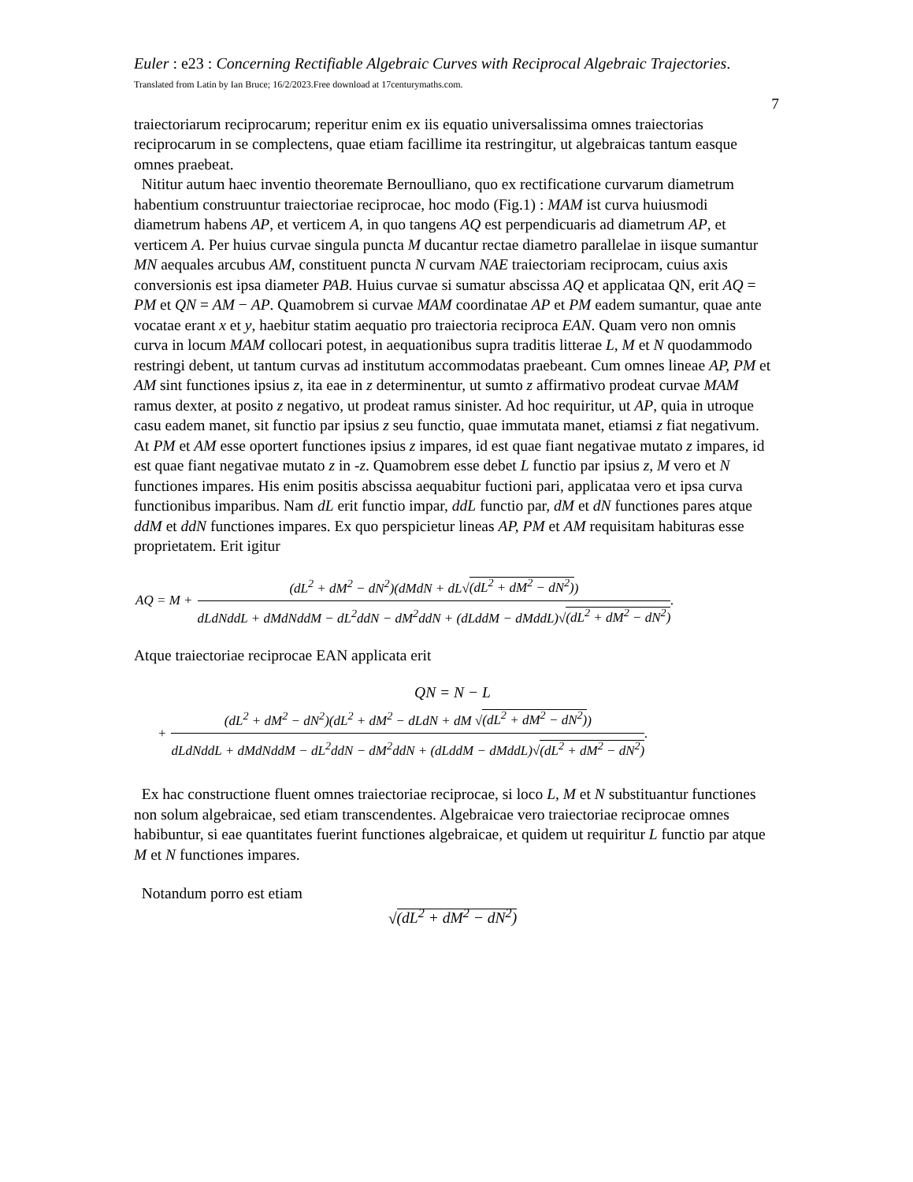Euler : e23 : Concerning Rectifiable Algebraic Curves with Reciprocal Algebraic Trajectories. Translated from Latin by Ian Bruce; 16/2/2023.Free download at 17centurymaths.com.
7
traiectoriarum reciprocarum; reperitur enim ex iis equatio universalissima omnes traiectorias reciprocarum in se complectens, quae etiam facillime ita restringitur, ut algebraicas tantum easque omnes praebeat.
Nititur autum haec inventio theoremate Bernoulliano, quo ex rectificatione curvarum diametrum habentium construuntur traiectoriae reciprocae, hoc modo (Fig.1) : MAM ist curva huiusmodi diametrum habens AP, et verticem A, in quo tangens AQ est perpendicuaris ad diametrum AP, et verticem A. Per huius curvae singula puncta M ducantur rectae diametro parallelae in iisque sumantur MN aequales arcubus AM, constituent puncta N curvam NAE traiectoriam reciprocam, cuius axis conversionis est ipsa diameter PAB. Huius curvae si sumatur abscissa AQ et applicataa QN, erit AQ = PM et QN = AM − AP. Quamobrem si curvae MAM coordinatae AP et PM eadem sumantur, quae ante vocatae erant x et y, haebitur statim aequatio pro traiectoria reciproca EAN. Quam vero non omnis curva in locum MAM collocari potest, in aequationibus supra traditis litterae L, M et N quodammodo restringi debent, ut tantum curvas ad institutum accommodatas praebeant. Cum omnes lineae AP, PM et AM sint functiones ipsius z, ita eae in z determinentur, ut sumto z affirmativo prodeat curvae MAM ramus dexter, at posito z negativo, ut prodeat ramus sinister. Ad hoc requiritur, ut AP, quia in utroque casu eadem manet, sit functio par ipsius z seu functio, quae immutata manet, etiamsi z fiat negativum. At PM et AM esse oportert functiones ipsius z impares, id est quae fiant negativae mutato z impares, id est quae fiant negativae mutato z in -z. Quamobrem esse debet L functio par ipsius z, M vero et N functiones impares. His enim positis abscissa aequabitur fuctioni pari, applicataa vero et ipsa curva functionibus imparibus. Nam dL erit functio impar, ddL functio par, dM et dN functiones pares atque ddM et ddN functiones impares. Ex quo perspicietur lineas AP, PM et AM requisitam habituras esse proprietatem. Erit igitur
AQ = M + (dL<sup>2</sup> + dM<sup>2</sup> − dN<sup>2</sup>)(dMdN + dL√(dL<sup>2</sup> + dM<sup>2</sup> − dN<sup>2</sup>)) dLdNddL + dMdNddM − dL<sup>2</sup>ddN − dM<sup>2</sup>ddN + (dLddM − dMddL)√(dL<sup>2</sup> + dM<sup>2</sup> − dN<sup>2</sup>).
Atque traiectoriae reciprocae EAN applicata erit
QN = N − L
+ (dL<sup>2</sup> + dM<sup>2</sup> − dN<sup>2</sup>)(dL<sup>2</sup> + dM<sup>2</sup> − dLdN + dM √(dL<sup>2</sup> + dM<sup>2</sup> − dN<sup>2</sup>)) dLdNddL + dMdNddM − dL<sup>2</sup>ddN − dM<sup>2</sup>ddN + (dLddM − dMddL)√(dL<sup>2</sup> + dM<sup>2</sup> − dN<sup>2</sup>).
Ex hac constructione fluent omnes traiectoriae reciprocae, si loco L, M et N substituantur functiones non solum algebraicae, sed etiam transcendentes. Algebraicae vero traiectoriae reciprocae omnes habibuntur, si eae quantitates fuerint functiones algebraicae, et quidem ut requiritur L functio par atque M et N functiones impares.
Notandum porro est etiam
√(dL<sup>2</sup> + dM<sup>2</sup> − dN<sup>2</sup>)